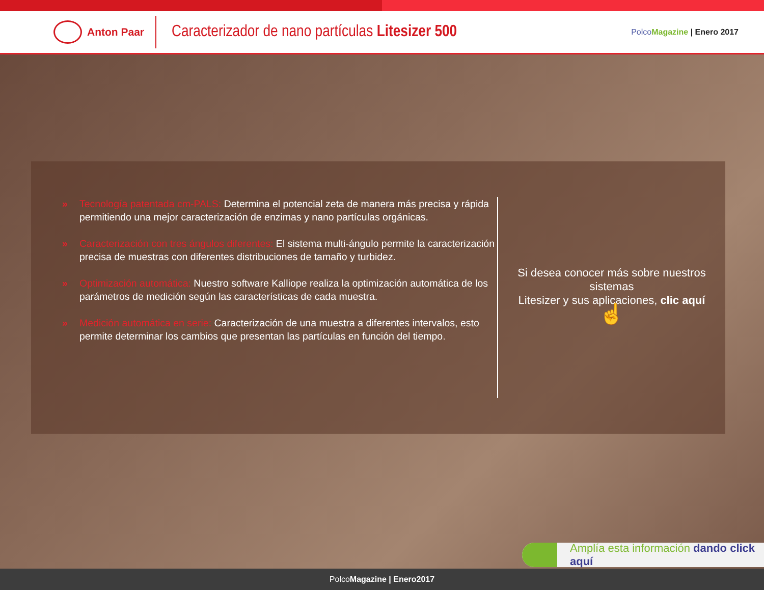Anton Paar
Caracterizador de nano partículas Litesizer 500
PolcoMagazine | Enero 2017
» Tecnología patentada cm-PALS: Determina el potencial zeta de manera más precisa y rápida permitiendo una mejor caracterización de enzimas y nano partículas orgánicas.
» Caracterización con tres ángulos diferentes: El sistema multi-ángulo permite la caracterización precisa de muestras con diferentes distribuciones de tamaño y turbidez.
» Optimización automática: Nuestro software Kalliope realiza la optimización automática de los parámetros de medición según las características de cada muestra.
» Medición automática en serie: Caracterización de una muestra a diferentes intervalos, esto permite determinar los cambios que presentan las partículas en función del tiempo.
Si desea conocer más sobre nuestros sistemas
Litesizer y sus aplicaciones, clic aquí
☝
Amplía esta información dando click aquí
PolcoMagazine | Enero2017